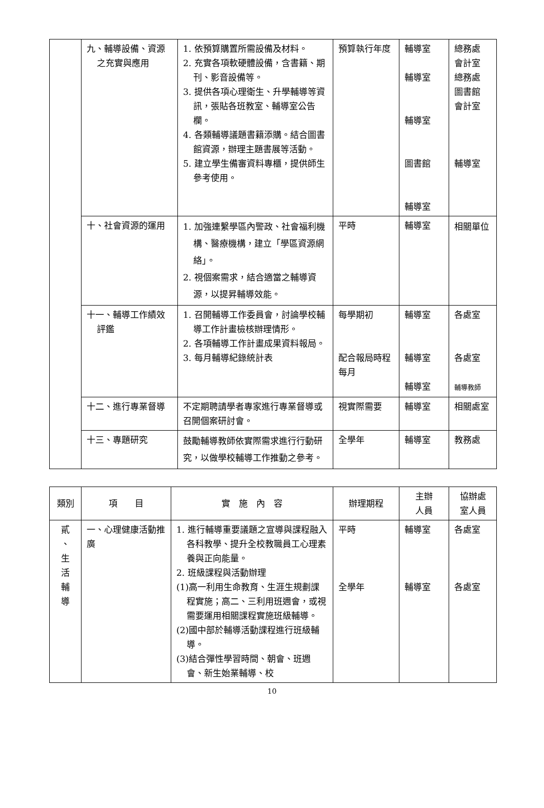| | 九、輔導設備、資源之充實與應用 | 1. 依預算購置所需設備及材料。 2. 充實各項軟硬體設備，含書籍、期刊、影音設備等。 3. 提供各項心理衛生、升學輔導等資訊，張貼各班教室、輔導室公告欄。 4. 各類輔導議題書籍添購。結合圖書館資源，辦理主題書展等活動。 5. 建立學生備審資料專櫃，提供師生參考使用。 | 預算執行年度 | 輔導室 輔導室 輔導室 圖書館 輔導室 | 總務處 會計室 總務處 圖書館 會計室 輔導室 |
| | 十、社會資源的運用 | 1. 加強連繫學區內警政、社會福利機構、醫療機構，建立「學區資源網絡」。 2. 視個案需求，結合適當之輔導資源，以提昇輔導效能。 | 平時 | 輔導室 | 相關單位 |
| | 十一、輔導工作績效評鑑 | 1. 召開輔導工作委員會，討論學校輔導工作計畫檢核辦理情形。 2. 各項輔導工作計畫成果資料報局。 3. 每月輔導紀錄統計表 | 每學期初 配合報局時程 每月 | 輔導室 輔導室 輔導室 | 各處室 各處室 輔導教師 |
| | 十二、進行專業督導 | 不定期聘請學者專家進行專業督導或召開個案研討會。 | 視實際需要 | 輔導室 | 相關處室 |
| | 十三、專題研究 | 鼓勵輔導教師依實際需求進行行動研究，以做學校輔導工作推動之參考。 | 全學年 | 輔導室 | 教務處 |
| 類別 | 項 目 | 實 施 內 容 | 辦理期程 | 主辦 人員 | 協辦處 室人員 |
| --- | --- | --- | --- | --- | --- |
| 貳 、 生 活 輔 導 | 一、心理健康活動推廣 | 1. 進行輔導重要議題之宣導與課程融入各科教學、提升全校教職員工心理素養與正向能量。 2. 班級課程與活動辦理 (1)高一利用生命教育、生涯生規劃課程實施；高二、三利用班週會，或視需要運用相關課程實施班級輔導。 (2)國中部於輔導活動課程進行班級輔導。 (3)結合彈性學習時間、朝會、班週會、新生始業輔導、校 | 平時 全學年 | 輔導室 輔導室 | 各處室 各處室 |
10